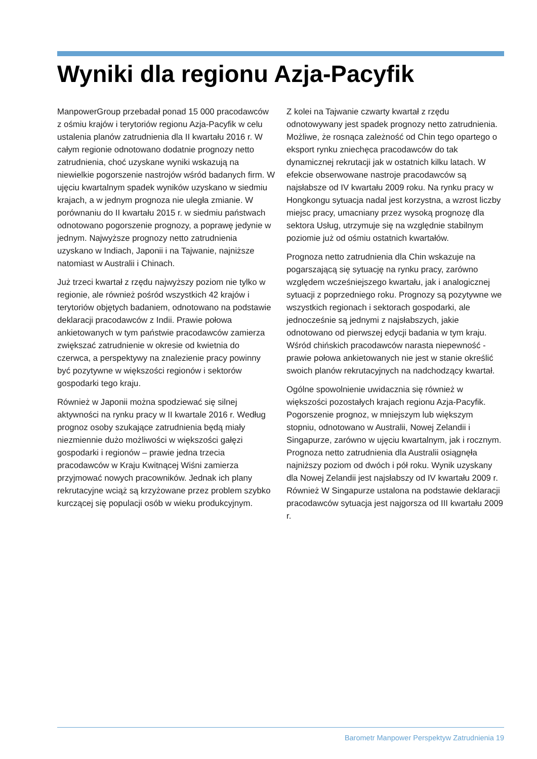Wyniki dla regionu Azja-Pacyfik
ManpowerGroup przebadał ponad 15 000 pracodawców z ośmiu krajów i terytoriów regionu Azja-Pacyfik w celu ustalenia planów zatrudnienia dla II kwartału 2016 r. W całym regionie odnotowano dodatnie prognozy netto zatrudnienia, choć uzyskane wyniki wskazują na niewielkie pogorszenie nastrojów wśród badanych firm. W ujęciu kwartalnym spadek wyników uzyskano w siedmiu krajach, a w jednym prognoza nie uległa zmianie. W porównaniu do II kwartału 2015 r. w siedmiu państwach odnotowano pogorszenie prognozy, a poprawę jedynie w jednym. Najwyższe prognozy netto zatrudnienia uzyskano w Indiach, Japonii i na Tajwanie, najniższe natomiast w Australii i Chinach.
Już trzeci kwartał z rzędu najwyższy poziom nie tylko w regionie, ale również pośród wszystkich 42 krajów i terytoriów objętych badaniem, odnotowano na podstawie deklaracji pracodawców z Indii. Prawie połowa ankietowanych w tym państwie pracodawców zamierza zwiększać zatrudnienie w okresie od kwietnia do czerwca, a perspektywy na znalezienie pracy powinny być pozytywne w większości regionów i sektorów gospodarki tego kraju.
Również w Japonii można spodziewać się silnej aktywności na rynku pracy w II kwartale 2016 r. Według prognoz osoby szukające zatrudnienia będą miały niezmiennie dużo możliwości w większości gałęzi gospodarki i regionów – prawie jedna trzecia pracodawców w Kraju Kwitnącej Wiśni zamierza przyjmować nowych pracowników. Jednak ich plany rekrutacyjne wciąż są krzyżowane przez problem szybko kurczącej się populacji osób w wieku produkcyjnym.
Z kolei na Tajwanie czwarty kwartał z rzędu odnotowywany jest spadek prognozy netto zatrudnienia. Możliwe, że rosnąca zależność od Chin tego opartego o eksport rynku zniechęca pracodawców do tak dynamicznej rekrutacji jak w ostatnich kilku latach. W efekcie obserwowane nastroje pracodawców są najsłabsze od IV kwartału 2009 roku. Na rynku pracy w Hongkongu sytuacja nadal jest korzystna, a wzrost liczby miejsc pracy, umacniany przez wysoką prognozę dla sektora Usług, utrzymuje się na względnie stabilnym poziomie już od ośmiu ostatnich kwartałów.
Prognoza netto zatrudnienia dla Chin wskazuje na pogarszającą się sytuację na rynku pracy, zarówno względem wcześniejszego kwartału, jak i analogicznej sytuacji z poprzedniego roku. Prognozy są pozytywne we wszystkich regionach i sektorach gospodarki, ale jednocześnie są jednymi z najsłabszych, jakie odnotowano od pierwszej edycji badania w tym kraju. Wśród chińskich pracodawców narasta niepewność - prawie połowa ankietowanych nie jest w stanie określić swoich planów rekrutacyjnych na nadchodzący kwartał.
Ogólne spowolnienie uwidacznia się również w większości pozostałych krajach regionu Azja-Pacyfik. Pogorszenie prognoz, w mniejszym lub większym stopniu, odnotowano w Australii, Nowej Zelandii i Singapurze, zarówno w ujęciu kwartalnym, jak i rocznym. Prognoza netto zatrudnienia dla Australii osiągnęła najniższy poziom od dwóch i pół roku. Wynik uzyskany dla Nowej Zelandii jest najsłabszy od IV kwartału 2009 r. Również W Singapurze ustalona na podstawie deklaracji pracodawców sytuacja jest najgorsza od III kwartału 2009 r.
Barometr Manpower Perspektyw Zatrudnienia 19